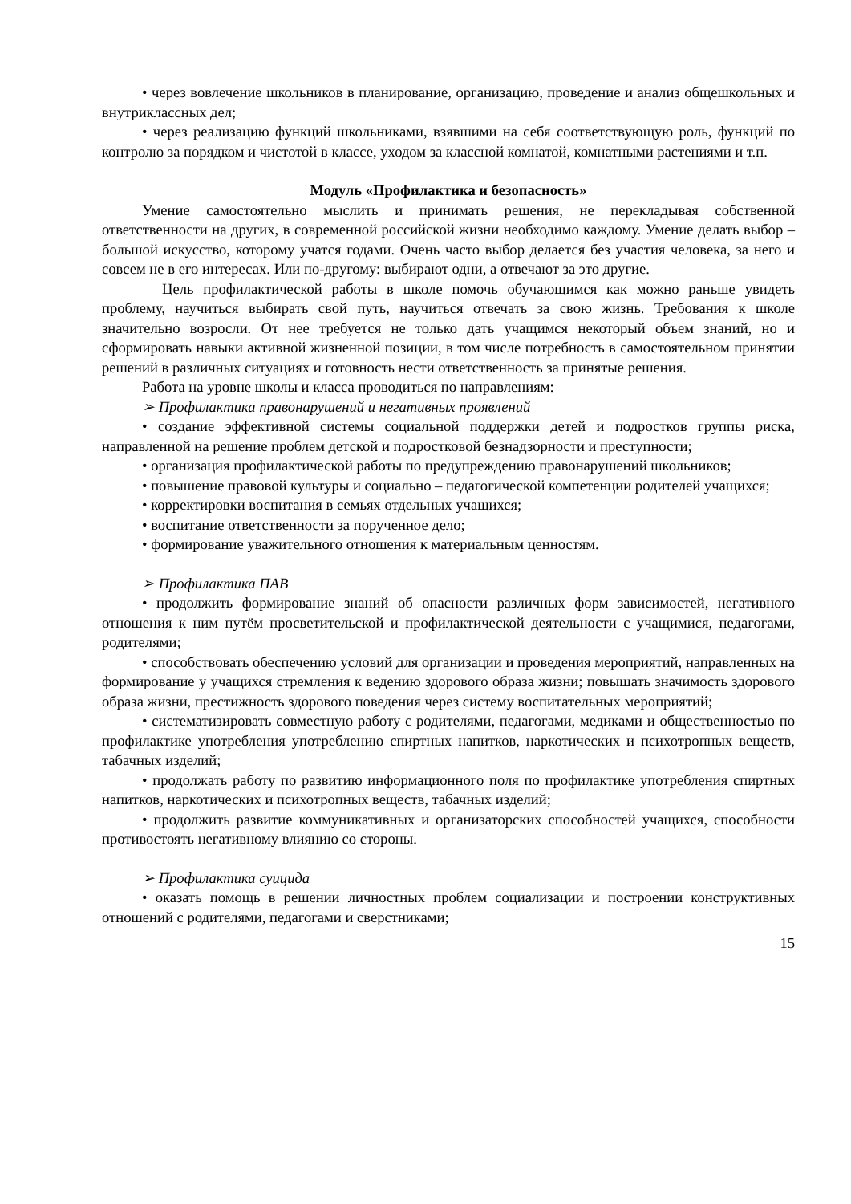• через вовлечение школьников в планирование, организацию, проведение и анализ общешкольных и внутриклассных дел;
• через реализацию функций школьниками, взявшими на себя соответствующую роль, функций по контролю за порядком и чистотой в классе, уходом за классной комнатой, комнатными растениями и т.п.
Модуль «Профилактика и безопасность»
Умение самостоятельно мыслить и принимать решения, не перекладывая собственной ответственности на других, в современной российской жизни необходимо каждому. Умение делать выбор –большой искусство, которому учатся годами. Очень часто выбор делается без участия человека, за него и совсем не в его интересах. Или по-другому: выбирают одни, а отвечают за это другие.
Цель профилактической работы в школе помочь обучающимся как можно раньше увидеть проблему, научиться выбирать свой путь, научиться отвечать за свою жизнь. Требования к школе значительно возросли. От нее требуется не только дать учащимся некоторый объем знаний, но и сформировать навыки активной жизненной позиции, в том числе потребность в самостоятельном принятии решений в различных ситуациях и готовность нести ответственность за принятые решения.
Работа на уровне школы и класса проводиться по направлениям:
➢ Профилактика правонарушений и негативных проявлений
• создание эффективной системы социальной поддержки детей и подростков группы риска, направленной на решение проблем детской и подростковой безнадзорности и преступности;
• организация профилактической работы по предупреждению правонарушений школьников;
• повышение правовой культуры и социально – педагогической компетенции родителей учащихся;
• корректировки воспитания в семьях отдельных учащихся;
• воспитание ответственности за порученное дело;
• формирование уважительного отношения к материальным ценностям.
➢ Профилактика ПАВ
• продолжить формирование знаний об опасности различных форм зависимостей, негативного отношения к ним путём просветительской и профилактической деятельности с учащимися, педагогами, родителями;
• способствовать обеспечению условий для организации и проведения мероприятий, направленных на формирование у учащихся стремления к ведению здорового образа жизни; повышать значимость здорового образа жизни, престижность здорового поведения через систему воспитательных мероприятий;
• систематизировать совместную работу с родителями, педагогами, медиками и общественностью по профилактике употребления употреблению спиртных напитков, наркотических и психотропных веществ, табачных изделий;
• продолжать работу по развитию информационного поля по профилактике употребления спиртных напитков, наркотических и психотропных веществ, табачных изделий;
• продолжить развитие коммуникативных и организаторских способностей учащихся, способности противостоять негативному влиянию со стороны.
➢ Профилактика суицида
• оказать помощь в решении личностных проблем социализации и построении конструктивных отношений с родителями, педагогами и сверстниками;
15